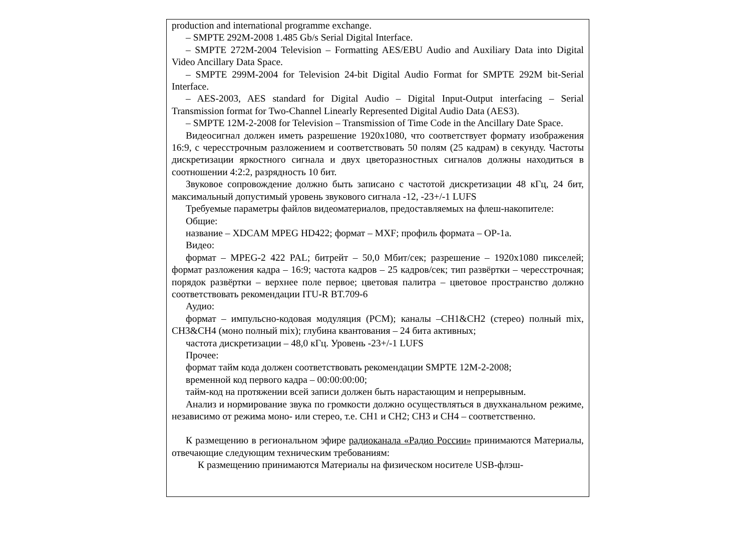production and international programme exchange.
– SMPTE 292M-2008 1.485 Gb/s Serial Digital Interface.
– SMPTE 272M-2004 Television – Formatting AES/EBU Audio and Auxiliary Data into Digital Video Ancillary Data Space.
– SMPTE 299M-2004 for Television 24-bit Digital Audio Format for SMPTE 292M bit-Serial Interface.
– AES-2003, AES standard for Digital Audio – Digital Input-Output interfacing – Serial Transmission format for Two-Channel Linearly Represented Digital Audio Data (AES3).
– SMPTE 12M-2-2008 for Television – Transmission of Time Code in the Ancillary Date Space.
Видеосигнал должен иметь разрешение 1920x1080, что соответствует формату изображения 16:9, с чересстрочным разложением и соответствовать 50 полям (25 кадрам) в секунду. Частоты дискретизации яркостного сигнала и двух цветоразностных сигналов должны находиться в соотношении 4:2:2, разрядность 10 бит.
Звуковое сопровождение должно быть записано с частотой дискретизации 48 кГц, 24 бит, максимальный допустимый уровень звукового сигнала -12, -23+/-1 LUFS
Требуемые параметры файлов видеоматериалов, предоставляемых на флеш-накопителе:
Общие:
название – XDCAM MPEG HD422; формат – MXF; профиль формата – OP-1a.
Видео:
формат – MPEG-2 422 PAL; битрейт – 50,0 Мбит/сек; разрешение – 1920x1080 пикселей; формат разложения кадра – 16:9; частота кадров – 25 кадров/сек; тип развёртки – чересстрочная; порядок развёртки – верхнее поле первое; цветовая палитра – цветовое пространство должно соответствовать рекомендации ITU-R BT.709-6
Аудио:
формат – импульсно-кодовая модуляция (PCM); каналы –CH1&CH2 (стерео) полный mix, CH3&CH4 (моно полный mix); глубина квантования – 24 бита активных;
частота дискретизации – 48,0 кГц. Уровень -23+/-1 LUFS
Прочее:
формат тайм кода должен соответствовать рекомендации SMPTE 12M-2-2008;
временной код первого кадра – 00:00:00:00;
тайм-код на протяжении всей записи должен быть нарастающим и непрерывным.
Анализ и нормирование звука по громкости должно осуществляться в двухканальном режиме, независимо от режима моно- или стерео, т.е. CH1 и CH2; CH3 и CH4 – соответственно.
К размещению в региональном эфире радиоканала «Радио России» принимаются Материалы, отвечающие следующим техническим требованиям:
К размещению принимаются Материалы на физическом носителе USB-флэш-